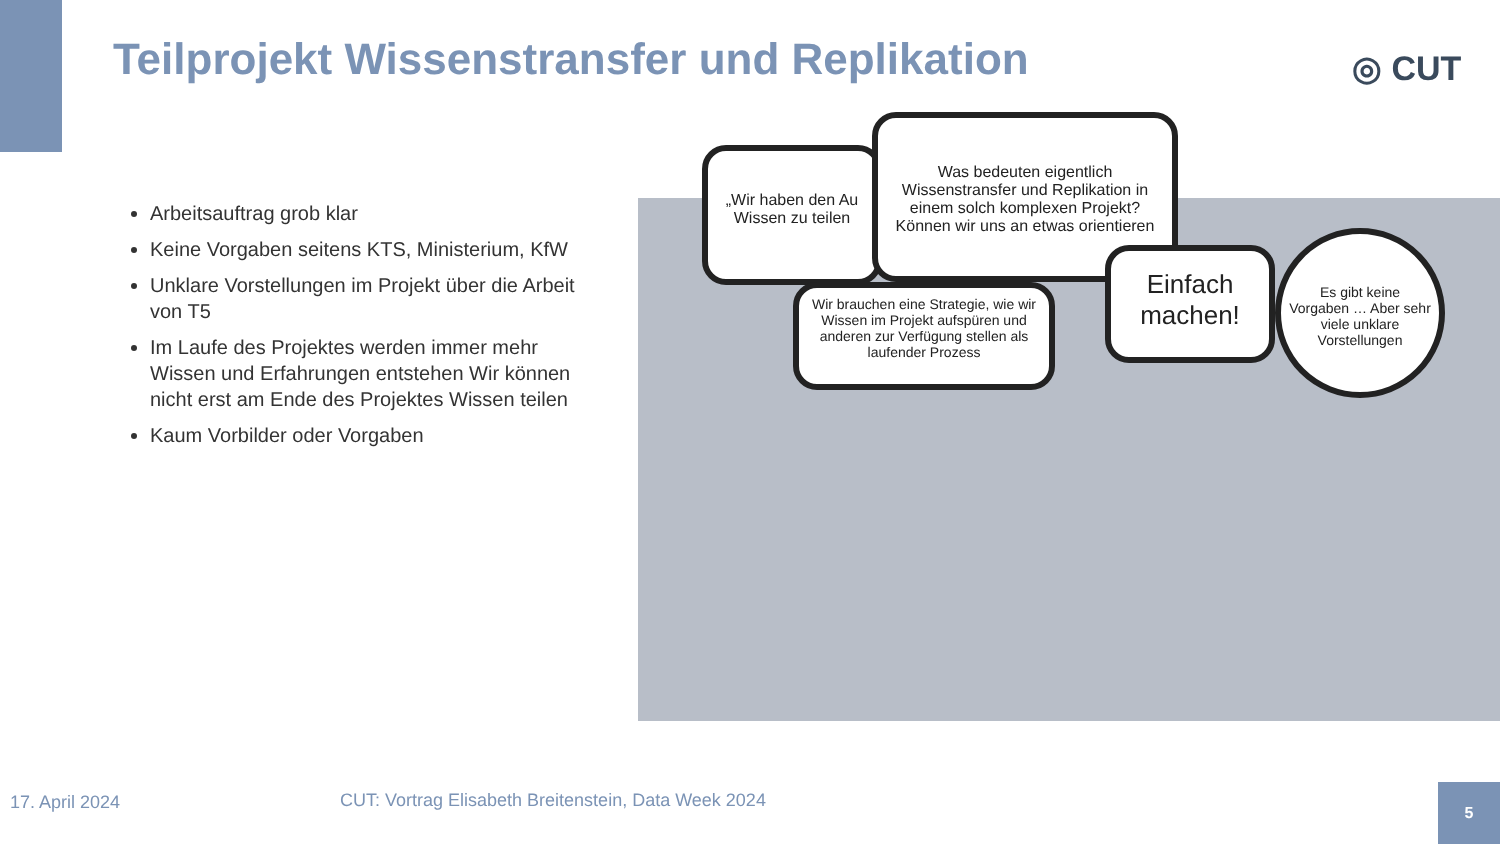Teilprojekt Wissenstransfer und Replikation
◎ CUT
Arbeitsauftrag grob klar
Keine Vorgaben seitens KTS, Ministerium, KfW
Unklare Vorstellungen im Projekt über die Arbeit von T5
Im Laufe des Projektes werden immer mehr Wissen und Erfahrungen entstehen Wir können nicht erst am Ende des Projektes Wissen teilen
Kaum Vorbilder oder Vorgaben
„Wir haben den Au Wissen zu teilen
Was bedeuten eigentlich Wissenstransfer und Replikation in einem solch komplexen Projekt? Können wir uns an etwas orientieren
Wir brauchen eine Strategie, wie wir Wissen im Projekt aufspüren und anderen zur Verfügung stellen als laufender Prozess
Einfach machen!
Es gibt keine Vorgaben … Aber sehr viele unklare Vorstellungen
17. April 2024
CUT: Vortrag Elisabeth Breitenstein, Data Week 2024
5